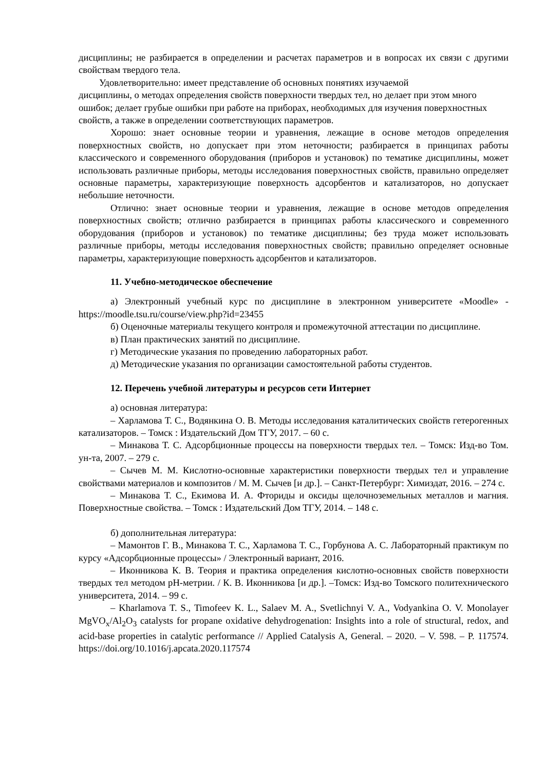дисциплины; не разбирается в определении и расчетах параметров и в вопросах их связи с другими свойствам твердого тела.
Удовлетворительно: имеет представление об основных понятиях изучаемой
дисциплины, о методах определения свойств поверхности твердых тел, но делает при этом много ошибок; делает грубые ошибки при работе на приборах, необходимых для изучения поверхностных свойств, а также в определении соответствующих параметров.
Хорошо: знает основные теории и уравнения, лежащие в основе методов определения поверхностных свойств, но допускает при этом неточности; разбирается в принципах работы классического и современного оборудования (приборов и установок) по тематике дисциплины, может использовать различные приборы, методы исследования поверхностных свойств, правильно определяет основные параметры, характеризующие поверхность адсорбентов и катализаторов, но допускает небольшие неточности.
Отлично: знает основные теории и уравнения, лежащие в основе методов определения поверхностных свойств; отлично разбирается в принципах работы классического и современного оборудования (приборов и установок) по тематике дисциплины; без труда может использовать различные приборы, методы исследования поверхностных свойств; правильно определяет основные параметры, характеризующие поверхность адсорбентов и катализаторов.
11. Учебно-методическое обеспечение
а) Электронный учебный курс по дисциплине в электронном университете «Moodle» - https://moodle.tsu.ru/course/view.php?id=23455
б) Оценочные материалы текущего контроля и промежуточной аттестации по дисциплине.
в) План практических занятий по дисциплине.
г) Методические указания по проведению лабораторных работ.
д) Методические указания по организации самостоятельной работы студентов.
12. Перечень учебной литературы и ресурсов сети Интернет
а) основная литература:
– Харламова Т. С., Водянкина О. В. Методы исследования каталитических свойств гетерогенных катализаторов. – Томск : Издательский Дом ТГУ, 2017. – 60 с.
– Минакова Т. С. Адсорбционные процессы на поверхности твердых тел. – Томск: Изд-во Том. ун-та, 2007. – 279 с.
– Сычев М. М. Кислотно-основные характеристики поверхности твердых тел и управление свойствами материалов и композитов / М. М. Сычев [и др.]. – Санкт-Петербург: Химиздат, 2016. – 274 с.
– Минакова Т. С., Екимова И. А. Фториды и оксиды щелочноземельных металлов и магния. Поверхностные свойства. – Томск : Издательский Дом ТГУ, 2014. – 148 с.
б) дополнительная литература:
– Мамонтов Г. В., Минакова Т. С., Харламова Т. С., Горбунова А. С. Лабораторный практикум по курсу «Адсорбционные процессы» / Электронный вариант, 2016.
– Иконникова К. В. Теория и практика определения кислотно-основных свойств поверхности твердых тел методом pH-метрии. / К. В. Иконникова [и др.]. –Томск: Изд-во Томского политехнического университета, 2014. – 99 с.
– Kharlamova T. S., Timofeev K. L., Salaev M. A., Svetlichnyi V. A., Vodyankina O. V. Monolayer MgVO<sub>x</sub>/Al<sub>2</sub>O<sub>3</sub> catalysts for propane oxidative dehydrogenation: Insights into a role of structural, redox, and acid-base properties in catalytic performance // Applied Catalysis A, General. – 2020. – V. 598. – P. 117574. https://doi.org/10.1016/j.apcata.2020.117574